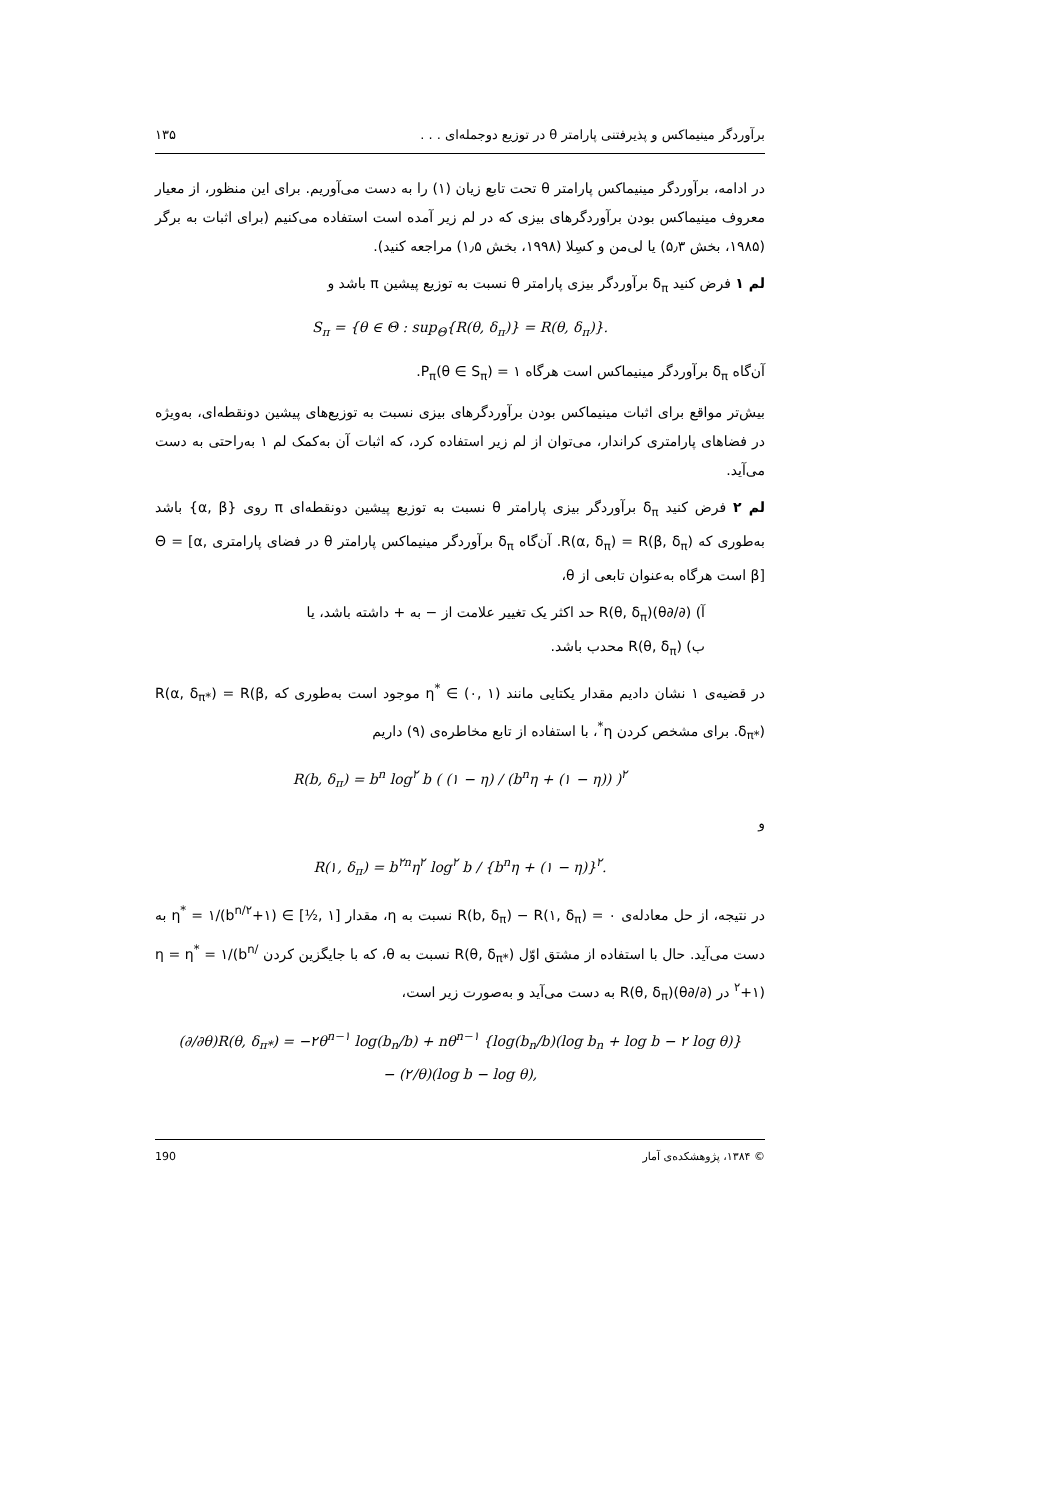برآوردگر مینیماکس و پذیرفتنی پارامتر θ در توزیع دوجمله‌ای . . . ۱۳۵
در ادامه، برآوردگر مینیماکس پارامتر θ تحت تابع زیان (۱) را به دست می‌آوریم. برای این منظور، از معیار معروف مینیماکس بودن برآوردگرهای بیزی که در لم زیر آمده است استفاده می‌کنیم (برای اثبات به برگر (۱۹۸۵، بخش ۵٫۳) یا لی‌من و کسِلا (۱۹۹۸، بخش ۱٫۵) مراجعه کنید).
لم ۱ فرض کنید δ<sub>π</sub> برآوردگر بیزی پارامتر θ نسبت به توزیع پیشین π باشد و
S<sub>π</sub> = {θ ∈ Θ : sup<sub>Θ</sub>{R(θ, δ<sub>π</sub>)} = R(θ, δ<sub>π</sub>)}.
آن‌گاه δ<sub>π</sub> برآوردگر مینیماکس است هرگاه P<sub>π</sub>(θ ∈ S<sub>π</sub>) = ۱.
بیش‌تر مواقع برای اثبات مینیماکس بودن برآوردگرهای بیزی نسبت به توزیع‌های پیشین دونقطه‌ای، به‌ویژه در فضاهای پارامتری کراندار، می‌توان از لم زیر استفاده کرد، که اثبات آن به‌کمک لم ۱ به‌راحتی به دست می‌آید.
لم ۲ فرض کنید δ<sub>π</sub> برآوردگر بیزی پارامتر θ نسبت به توزیع پیشین دونقطه‌ای π روی {α, β} باشد به‌طوری که R(α, δ<sub>π</sub>) = R(β, δ<sub>π</sub>). آن‌گاه δ<sub>π</sub> برآوردگر مینیماکس پارامتر θ در فضای پارامتری Θ = [α, β] است هرگاه به‌عنوان تابعی از θ،
آ) (∂/∂θ)R(θ, δ<sub>π</sub>) حد اکثر یک تغییر علامت از − به + داشته باشد، یا
ب) R(θ, δ<sub>π</sub>) محدب باشد.
در قضیه‌ی ۱ نشان دادیم مقدار یکتایی مانند η<sup>*</sup> ∈ (۰, ۱) موجود است به‌طوری که R(α, δ<sub>π*</sub>) = R(β, δ<sub>π*</sub>). برای مشخص کردن η<sup>*</sup>، با استفاده از تابع مخاطره‌ی (۹) داریم
R(b, δ<sub>π</sub>) = b<sup>n</sup> log<sup>۲</sup> b ( (۱ − η) / (b<sup>n</sup>η + (۱ − η)) )<sup>۲</sup>
و
R(۱, δ<sub>π</sub>) = b<sup>۲n</sup>η<sup>۲</sup> log<sup>۲</sup> b / {b<sup>n</sup>η + (۱ − η)}<sup>۲</sup>.
در نتیجه، از حل معادله‌ی R(b, δ<sub>π</sub>) − R(۱, δ<sub>π</sub>) = ۰ نسبت به η، مقدار η<sup>*</sup> = ۱/(b<sup>n/۲</sup>+۱) ∈ [½, ۱] به دست می‌آید. حال با استفاده از مشتق اوّل R(θ, δ<sub>π*</sub>) نسبت به θ، که با جایگزین کردن η = η<sup>*</sup> = ۱/(b<sup>n/۲</sup>+۱) در (∂/∂θ)R(θ, δ<sub>π</sub>) به دست می‌آید و به‌صورت زیر است،
(∂/∂θ)R(θ, δ<sub>π*</sub>) = −۲θ<sup>n−۱</sup> log(b<sub>n</sub>/b) + nθ<sup>n−۱</sup> {log(b<sub>n</sub>/b)(log b<sub>n</sub> + log b − ۲ log θ)}
− (۲/θ)(log b − log θ),
© ۱۳۸۴، پژوهشکده‌ی آمار 190